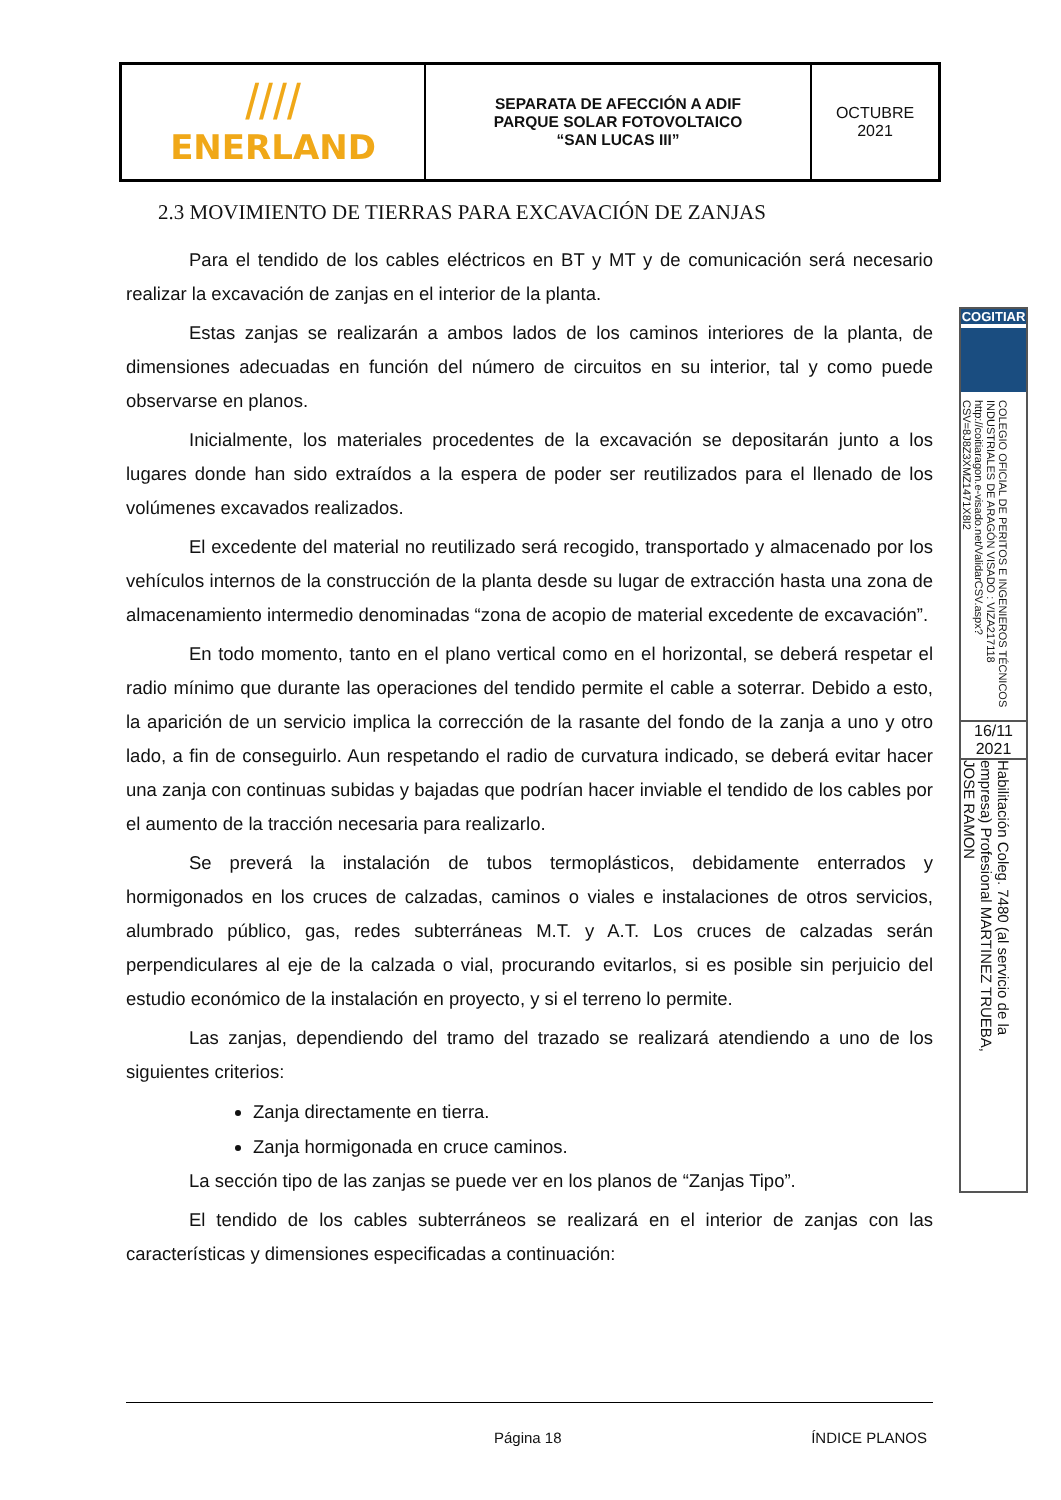| //// ENERLAND | SEPARATA DE AFECCIÓN A ADIF PARQUE SOLAR FOTOVOLTAICO “SAN LUCAS III” | OCTUBRE 2021 |
2.3 MOVIMIENTO DE TIERRAS PARA EXCAVACIÓN DE ZANJAS
Para el tendido de los cables eléctricos en BT y MT y de comunicación será necesario realizar la excavación de zanjas en el interior de la planta.
Estas zanjas se realizarán a ambos lados de los caminos interiores de la planta, de dimensiones adecuadas en función del número de circuitos en su interior, tal y como puede observarse en planos.
Inicialmente, los materiales procedentes de la excavación se depositarán junto a los lugares donde han sido extraídos a la espera de poder ser reutilizados para el llenado de los volúmenes excavados realizados.
El excedente del material no reutilizado será recogido, transportado y almacenado por los vehículos internos de la construcción de la planta desde su lugar de extracción hasta una zona de almacenamiento intermedio denominadas “zona de acopio de material excedente de excavación”.
En todo momento, tanto en el plano vertical como en el horizontal, se deberá respetar el radio mínimo que durante las operaciones del tendido permite el cable a soterrar. Debido a esto, la aparición de un servicio implica la corrección de la rasante del fondo de la zanja a uno y otro lado, a fin de conseguirlo. Aun respetando el radio de curvatura indicado, se deberá evitar hacer una zanja con continuas subidas y bajadas que podrían hacer inviable el tendido de los cables por el aumento de la tracción necesaria para realizarlo.
Se preverá la instalación de tubos termoplásticos, debidamente enterrados y hormigonados en los cruces de calzadas, caminos o viales e instalaciones de otros servicios, alumbrado público, gas, redes subterráneas M.T. y A.T. Los cruces de calzadas serán perpendiculares al eje de la calzada o vial, procurando evitarlos, si es posible sin perjuicio del estudio económico de la instalación en proyecto, y si el terreno lo permite.
Las zanjas, dependiendo del tramo del trazado se realizará atendiendo a uno de los siguientes criterios:
Zanja directamente en tierra.
Zanja hormigonada en cruce caminos.
La sección tipo de las zanjas se puede ver en los planos de “Zanjas Tipo”.
El tendido de los cables subterráneos se realizará en el interior de zanjas con las características y dimensiones especificadas a continuación:
COGITIAR
COLEGIO OFICIAL DE PERITOS E INGENIEROS TÉCNICOS INDUSTRIALES DE ARAGÓN VISADO : VIZA217118 http://coitiaragon.e-visado.net/ValidarCSV.aspx?CSV=8J8Z3XMZ1471X8I2
16/11
2021
Habilitación Coleg. 7480 (al servicio de la empresa) Profesional MARTINEZ TRUEBA, JOSE RAMON
Página 18 ÍNDICE PLANOS